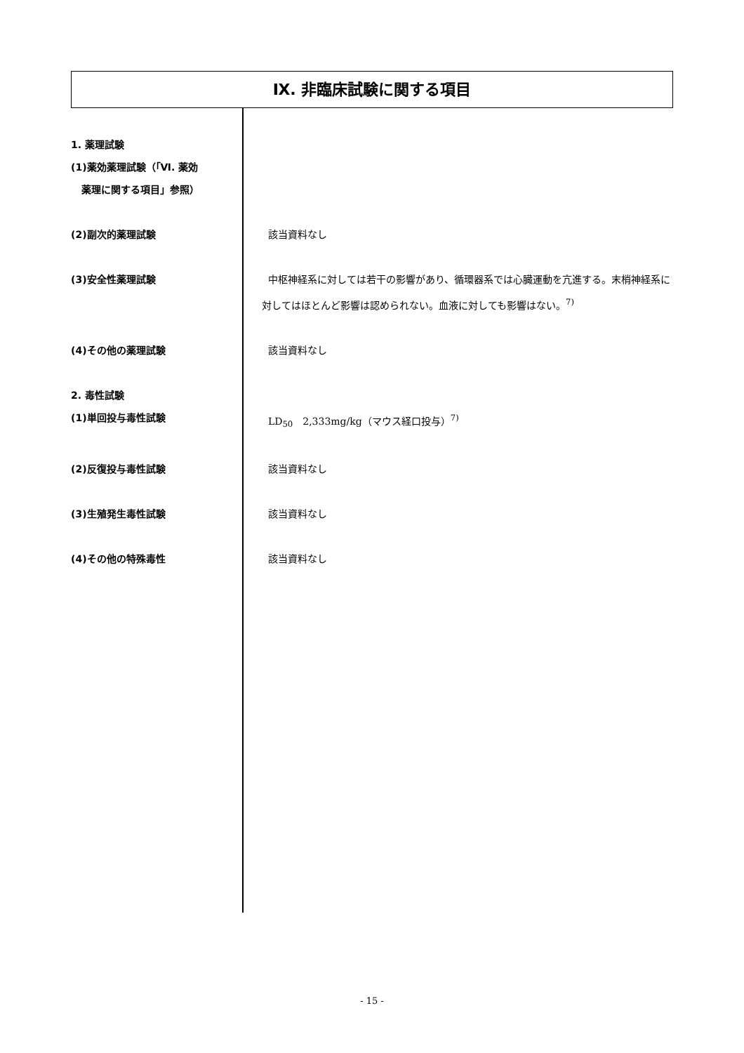Ⅸ. 非臨床試験に関する項目
1. 薬理試験
(1)薬効薬理試験（「Ⅵ. 薬効
薬理に関する項目」参照）
(2)副次的薬理試験 該当資料なし
(3)安全性薬理試験 中枢神経系に対しては若干の影響があり、循環器系では心臓運動を亢進する。末梢神経系に対してはほとんど影響は認められない。血液に対しても影響はない。<sup>7)</sup>
(4)その他の薬理試験 該当資料なし
2. 毒性試験
(1)単回投与毒性試験 LD<sub>50</sub>　2,333mg/kg（マウス経口投与）<sup>7)</sup>
(2)反復投与毒性試験 該当資料なし
(3)生殖発生毒性試験 該当資料なし
(4)その他の特殊毒性 該当資料なし
- 15 -